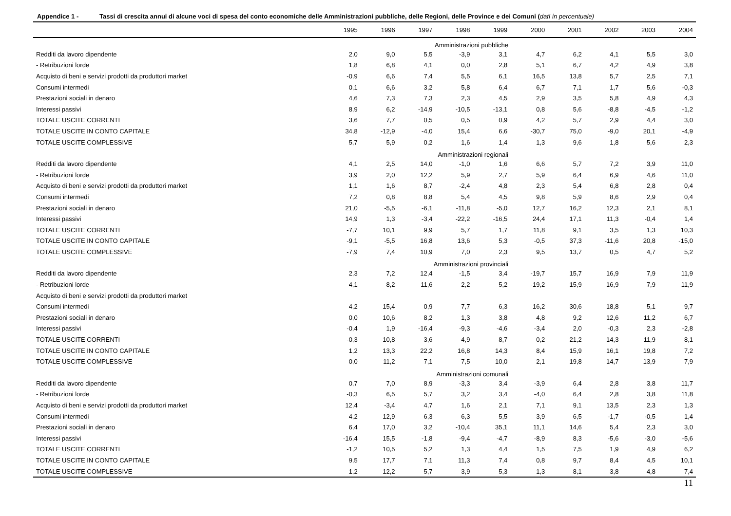Appendice 1 - Tassi di crescita annui di alcune voci di spesa del conto economiche delle Amministrazioni pubbliche, delle Regioni, delle Province e dei Comuni (datI in percentuale)
| | 1995 | 1996 | 1997 | 1998 | 1999 | 2000 | 2001 | 2002 | 2003 | 2004 |
| --- | --- | --- | --- | --- | --- | --- | --- | --- | --- | --- |
| Amministrazioni pubbliche | | | | | | | | | | |
| Redditi da lavoro dipendente | 2,0 | 9,0 | 5,5 | -3,9 | 3,1 | 4,7 | 6,2 | 4,1 | 5,5 | 3,0 |
| - Retribuzioni lorde | 1,8 | 6,8 | 4,1 | 0,0 | 2,8 | 5,1 | 6,7 | 4,2 | 4,9 | 3,8 |
| Acquisto di beni e servizi prodotti da produttori market | -0,9 | 6,6 | 7,4 | 5,5 | 6,1 | 16,5 | 13,8 | 5,7 | 2,5 | 7,1 |
| Consumi intermedi | 0,1 | 6,6 | 3,2 | 5,8 | 6,4 | 6,7 | 7,1 | 1,7 | 5,6 | -0,3 |
| Prestazioni sociali in denaro | 4,6 | 7,3 | 7,3 | 2,3 | 4,5 | 2,9 | 3,5 | 5,8 | 4,9 | 4,3 |
| Interessi passivi | 8,9 | 6,2 | -14,9 | -10,5 | -13,1 | 0,8 | 5,6 | -8,8 | -4,5 | -1,2 |
| TOTALE USCITE CORRENTI | 3,6 | 7,7 | 0,5 | 0,5 | 0,9 | 4,2 | 5,7 | 2,9 | 4,4 | 3,0 |
| TOTALE USCITE IN CONTO CAPITALE | 34,8 | -12,9 | -4,0 | 15,4 | 6,6 | -30,7 | 75,0 | -9,0 | 20,1 | -4,9 |
| TOTALE USCITE COMPLESSIVE | 5,7 | 5,9 | 0,2 | 1,6 | 1,4 | 1,3 | 9,6 | 1,8 | 5,6 | 2,3 |
| Amministrazioni regionali | | | | | | | | | | |
| Redditi da lavoro dipendente | 4,1 | 2,5 | 14,0 | -1,0 | 1,6 | 6,6 | 5,7 | 7,2 | 3,9 | 11,0 |
| - Retribuzioni lorde | 3,9 | 2,0 | 12,2 | 5,9 | 2,7 | 5,9 | 6,4 | 6,9 | 4,6 | 11,0 |
| Acquisto di beni e servizi prodotti da produttori market | 1,1 | 1,6 | 8,7 | -2,4 | 4,8 | 2,3 | 5,4 | 6,8 | 2,8 | 0,4 |
| Consumi intermedi | 7,2 | 0,8 | 8,8 | 5,4 | 4,5 | 9,8 | 5,9 | 8,6 | 2,9 | 0,4 |
| Prestazioni sociali in denaro | 21,0 | -5,5 | -6,1 | -11,8 | -5,0 | 12,7 | 16,2 | 12,3 | 2,1 | 8,1 |
| Interessi passivi | 14,9 | 1,3 | -3,4 | -22,2 | -16,5 | 24,4 | 17,1 | 11,3 | -0,4 | 1,4 |
| TOTALE USCITE CORRENTI | -7,7 | 10,1 | 9,9 | 5,7 | 1,7 | 11,8 | 9,1 | 3,5 | 1,3 | 10,3 |
| TOTALE USCITE IN CONTO CAPITALE | -9,1 | -5,5 | 16,8 | 13,6 | 5,3 | -0,5 | 37,3 | -11,6 | 20,8 | -15,0 |
| TOTALE USCITE COMPLESSIVE | -7,9 | 7,4 | 10,9 | 7,0 | 2,3 | 9,5 | 13,7 | 0,5 | 4,7 | 5,2 |
| Amministrazioni provinciali | | | | | | | | | | |
| Redditi da lavoro dipendente | 2,3 | 7,2 | 12,4 | -1,5 | 3,4 | -19,7 | 15,7 | 16,9 | 7,9 | 11,9 |
| - Retribuzioni lorde | 4,1 | 8,2 | 11,6 | 2,2 | 5,2 | -19,2 | 15,9 | 16,9 | 7,9 | 11,9 |
| Acquisto di beni e servizi prodotti da produttori market | | | | | | | | | | |
| Consumi intermedi | 4,2 | 15,4 | 0,9 | 7,7 | 6,3 | 16,2 | 30,6 | 18,8 | 5,1 | 9,7 |
| Prestazioni sociali in denaro | 0,0 | 10,6 | 8,2 | 1,3 | 3,8 | 4,8 | 9,2 | 12,6 | 11,2 | 6,7 |
| Interessi passivi | -0,4 | 1,9 | -16,4 | -9,3 | -4,6 | -3,4 | 2,0 | -0,3 | 2,3 | -2,8 |
| TOTALE USCITE CORRENTI | -0,3 | 10,8 | 3,6 | 4,9 | 8,7 | 0,2 | 21,2 | 14,3 | 11,9 | 8,1 |
| TOTALE USCITE IN CONTO CAPITALE | 1,2 | 13,3 | 22,2 | 16,8 | 14,3 | 8,4 | 15,9 | 16,1 | 19,8 | 7,2 |
| TOTALE USCITE COMPLESSIVE | 0,0 | 11,2 | 7,1 | 7,5 | 10,0 | 2,1 | 19,8 | 14,7 | 13,9 | 7,9 |
| Amministrazioni comunali | | | | | | | | | | |
| Redditi da lavoro dipendente | 0,7 | 7,0 | 8,9 | -3,3 | 3,4 | -3,9 | 6,4 | 2,8 | 3,8 | 11,7 |
| - Retribuzioni lorde | -0,3 | 6,5 | 5,7 | 3,2 | 3,4 | -4,0 | 6,4 | 2,8 | 3,8 | 11,8 |
| Acquisto di beni e servizi prodotti da produttori market | 12,4 | -3,4 | 4,7 | 1,6 | 2,1 | 7,1 | 9,1 | 13,5 | 2,3 | 1,3 |
| Consumi intermedi | 4,2 | 12,9 | 6,3 | 6,3 | 5,5 | 3,9 | 6,5 | -1,7 | -0,5 | 1,4 |
| Prestazioni sociali in denaro | 6,4 | 17,0 | 3,2 | -10,4 | 35,1 | 11,1 | 14,6 | 5,4 | 2,3 | 3,0 |
| Interessi passivi | -16,4 | 15,5 | -1,8 | -9,4 | -4,7 | -8,9 | 8,3 | -5,6 | -3,0 | -5,6 |
| TOTALE USCITE CORRENTI | -1,2 | 10,5 | 5,2 | 1,3 | 4,4 | 1,5 | 7,5 | 1,9 | 4,9 | 6,2 |
| TOTALE USCITE IN CONTO CAPITALE | 9,5 | 17,7 | 7,1 | 11,3 | 7,4 | 0,8 | 9,7 | 8,4 | 4,5 | 10,1 |
| TOTALE USCITE COMPLESSIVE | 1,2 | 12,2 | 5,7 | 3,9 | 5,3 | 1,3 | 8,1 | 3,8 | 4,8 | 7,4 |
11